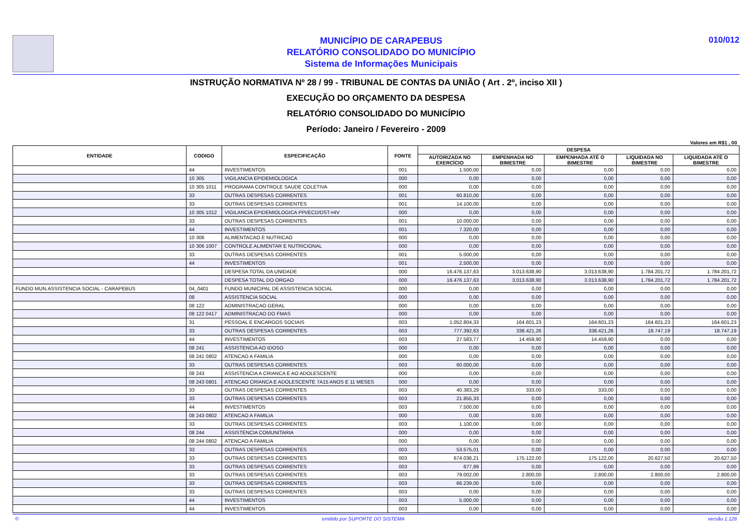MUNICÍPIO DE CARAPEBUS
RELATÓRIO CONSOLIDADO DO MUNICÍPIO
Sistema de Informações Municipais
010/012
INSTRUÇÃO NORMATIVA Nº 28 / 99 - TRIBUNAL DE CONTAS DA UNIÃO ( Art . 2º, inciso XII )
EXECUÇÃO DO ORÇAMENTO DA DESPESA
RELATÓRIO CONSOLIDADO DO MUNICÍPIO
Período: Janeiro / Fevereiro - 2009
Valores em R$1 , 00
| ENTIDADE | CODIGO | ESPECIFICAÇÃO | FONTE | DESPESA | | | | |
| --- | --- | --- | --- | --- | --- | --- | --- | --- |
| | | | | AUTORIZADA NO EXERCÍCIO | EMPENHADA NO BIMESTRE | EMPENHADA ATÉ O BIMESTRE | LIQUIDADA NO BIMESTRE | LIQUIDADA ATÉ O BIMESTRE |
| | 44 | INVESTIMENTOS | 001 | 1.500,00 | 0,00 | 0,00 | 0,00 | 0,00 |
| | 10 305 | VIGILANCIA EPIDEMIOLOGICA | 000 | 0,00 | 0,00 | 0,00 | 0,00 | 0,00 |
| | 10 305 1011 | PROGRAMA CONTROLE SAUDE COLETIVA | 000 | 0,00 | 0,00 | 0,00 | 0,00 | 0,00 |
| | 33 | OUTRAS DESPESAS CORRENTES | 001 | 60.810,00 | 0,00 | 0,00 | 0,00 | 0,00 |
| | 33 | OUTRAS DESPESAS CORRENTES | 001 | 14.100,00 | 0,00 | 0,00 | 0,00 | 0,00 |
| | 10 305 1012 | VIGILANCIA EPIDEMIOLOGICA PPI/ECD/DST-HIV | 000 | 0,00 | 0,00 | 0,00 | 0,00 | 0,00 |
| | 33 | OUTRAS DESPESAS CORRENTES | 001 | 10.000,00 | 0,00 | 0,00 | 0,00 | 0,00 |
| | 44 | INVESTIMENTOS | 001 | 7.320,00 | 0,00 | 0,00 | 0,00 | 0,00 |
| | 10 306 | ALIMENTACAO E NUTRICAO | 000 | 0,00 | 0,00 | 0,00 | 0,00 | 0,00 |
| | 10 306 1007 | CONTROLE ALIMENTAR E NUTRICIONAL | 000 | 0,00 | 0,00 | 0,00 | 0,00 | 0,00 |
| | 33 | OUTRAS DESPESAS CORRENTES | 001 | 5.000,00 | 0,00 | 0,00 | 0,00 | 0,00 |
| | 44 | INVESTIMENTOS | 001 | 2.500,00 | 0,00 | 0,00 | 0,00 | 0,00 |
| | | DESPESA TOTAL DA UNIDADE | 000 | 16.476.137,63 | 3.013.638,90 | 3.013.638,90 | 1.784.201,72 | 1.784.201,72 |
| | | DESPESA TOTAL DO ORGAO | 000 | 16.476.137,63 | 3.013.638,90 | 3.013.638,90 | 1.784.201,72 | 1.784.201,72 |
| FUNDO MUN.ASSISTENCIA SOCIAL - CARAPEBUS | 04_0401 | FUNDO MUNICIPAL DE ASSISTENCIA SOCIAL | 000 | 0,00 | 0,00 | 0,00 | 0,00 | 0,00 |
| | 08 | ASSISTENCIA SOCIAL | 000 | 0,00 | 0,00 | 0,00 | 0,00 | 0,00 |
| | 08 122 | ADMINISTRACAO GERAL | 000 | 0,00 | 0,00 | 0,00 | 0,00 | 0,00 |
| | 08 122 0417 | ADMINISTRACAO DO FMAS | 000 | 0,00 | 0,00 | 0,00 | 0,00 | 0,00 |
| | 31 | PESSOAL E ENCARGOS SOCIAIS | 003 | 1.052.804,33 | 164.601,23 | 164.601,23 | 164.601,23 | 164.601,23 |
| | 33 | OUTRAS DESPESAS CORRENTES | 003 | 777.392,63 | 338.421,26 | 338.421,26 | 18.747,19 | 18.747,19 |
| | 44 | INVESTIMENTOS | 003 | 27.583,77 | 14.459,90 | 14.459,90 | 0,00 | 0,00 |
| | 08 241 | ASSISTENCIA AO IDOSO | 000 | 0,00 | 0,00 | 0,00 | 0,00 | 0,00 |
| | 08 241 0802 | ATENCAO A FAMILIA | 000 | 0,00 | 0,00 | 0,00 | 0,00 | 0,00 |
| | 33 | OUTRAS DESPESAS CORRENTES | 003 | 60.000,00 | 0,00 | 0,00 | 0,00 | 0,00 |
| | 08 243 | ASSISTENCIA A CRIANCA E AO ADOLESCENTE | 000 | 0,00 | 0,00 | 0,00 | 0,00 | 0,00 |
| | 08 243 0801 | ATENCAO CRIANCA E ADOLESCENTE 7A15 ANOS E 11 MESES | 000 | 0,00 | 0,00 | 0,00 | 0,00 | 0,00 |
| | 33 | OUTRAS DESPESAS CORRENTES | 003 | 40.383,29 | 333,00 | 333,00 | 0,00 | 0,00 |
| | 33 | OUTRAS DESPESAS CORRENTES | 003 | 21.855,33 | 0,00 | 0,00 | 0,00 | 0,00 |
| | 44 | INVESTIMENTOS | 003 | 7.500,00 | 0,00 | 0,00 | 0,00 | 0,00 |
| | 08 243 0802 | ATENCAO A FAMILIA | 000 | 0,00 | 0,00 | 0,00 | 0,00 | 0,00 |
| | 33 | OUTRAS DESPESAS CORRENTES | 003 | 1.100,00 | 0,00 | 0,00 | 0,00 | 0,00 |
| | 08 244 | ASSISTENCIA COMUNITARIA | 000 | 0,00 | 0,00 | 0,00 | 0,00 | 0,00 |
| | 08 244 0802 | ATENCAO A FAMILIA | 000 | 0,00 | 0,00 | 0,00 | 0,00 | 0,00 |
| | 33 | OUTRAS DESPESAS CORRENTES | 003 | 53.575,01 | 0,00 | 0,00 | 0,00 | 0,00 |
| | 33 | OUTRAS DESPESAS CORRENTES | 003 | 674.036,21 | 175.122,00 | 175.122,00 | 20.627,50 | 20.627,50 |
| | 33 | OUTRAS DESPESAS CORRENTES | 003 | 677,89 | 0,00 | 0,00 | 0,00 | 0,00 |
| | 33 | OUTRAS DESPESAS CORRENTES | 003 | 79.002,00 | 2.800,00 | 2.800,00 | 2.800,00 | 2.800,00 |
| | 33 | OUTRAS DESPESAS CORRENTES | 003 | 66.239,00 | 0,00 | 0,00 | 0,00 | 0,00 |
| | 33 | OUTRAS DESPESAS CORRENTES | 003 | 0,00 | 0,00 | 0,00 | 0,00 | 0,00 |
| | 44 | INVESTIMENTOS | 003 | 5.000,00 | 0,00 | 0,00 | 0,00 | 0,00 |
| | 44 | INVESTIMENTOS | 003 | 0,00 | 0,00 | 0,00 | 0,00 | 0,00 |
© emitido por SUPORTE DO SISTEMA versão 1.126